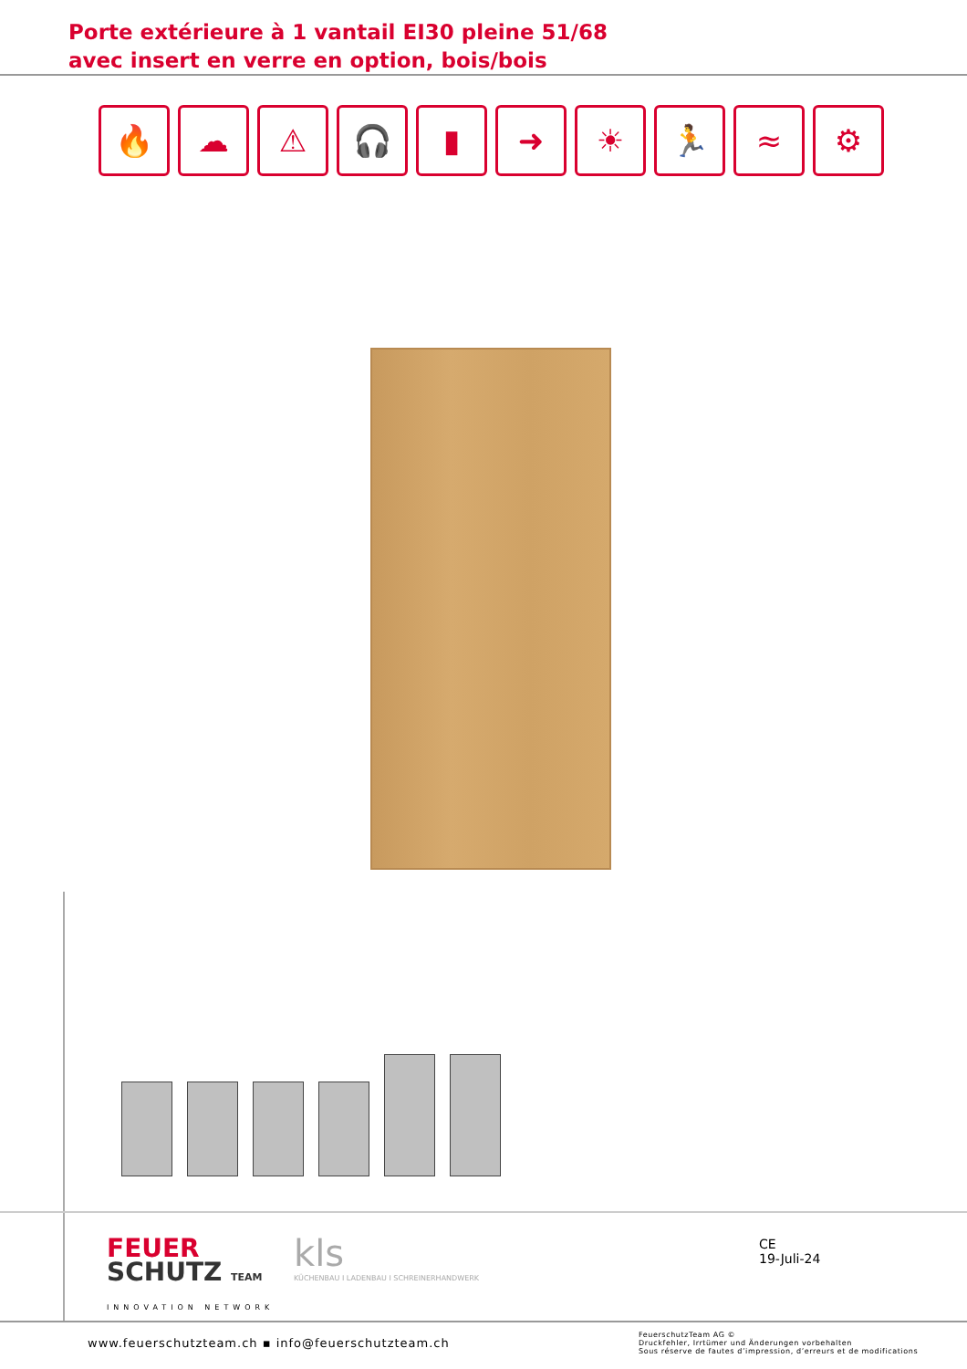Porte extérieure à 1 vantail EI30 pleine 51/68
avec insert en verre en option, bois/bois
🔥 ☁ ⚠ 🎧 ▮ ➜ ☀ 🏃 ≈ ⚙
FEUER
SCHUTZ TEAM
INNOVATION NETWORK
kls
KÜCHENBAU I LADENBAU I SCHREINERHANDWERK
CE
19-Juli-24
www.feuerschutzteam.ch ▪ info@feuerschutzteam.ch
FeuerschutzTeam AG ©
Druckfehler, Irrtümer und Änderungen vorbehalten
Sous réserve de fautes d’impression, d’erreurs et de modifications